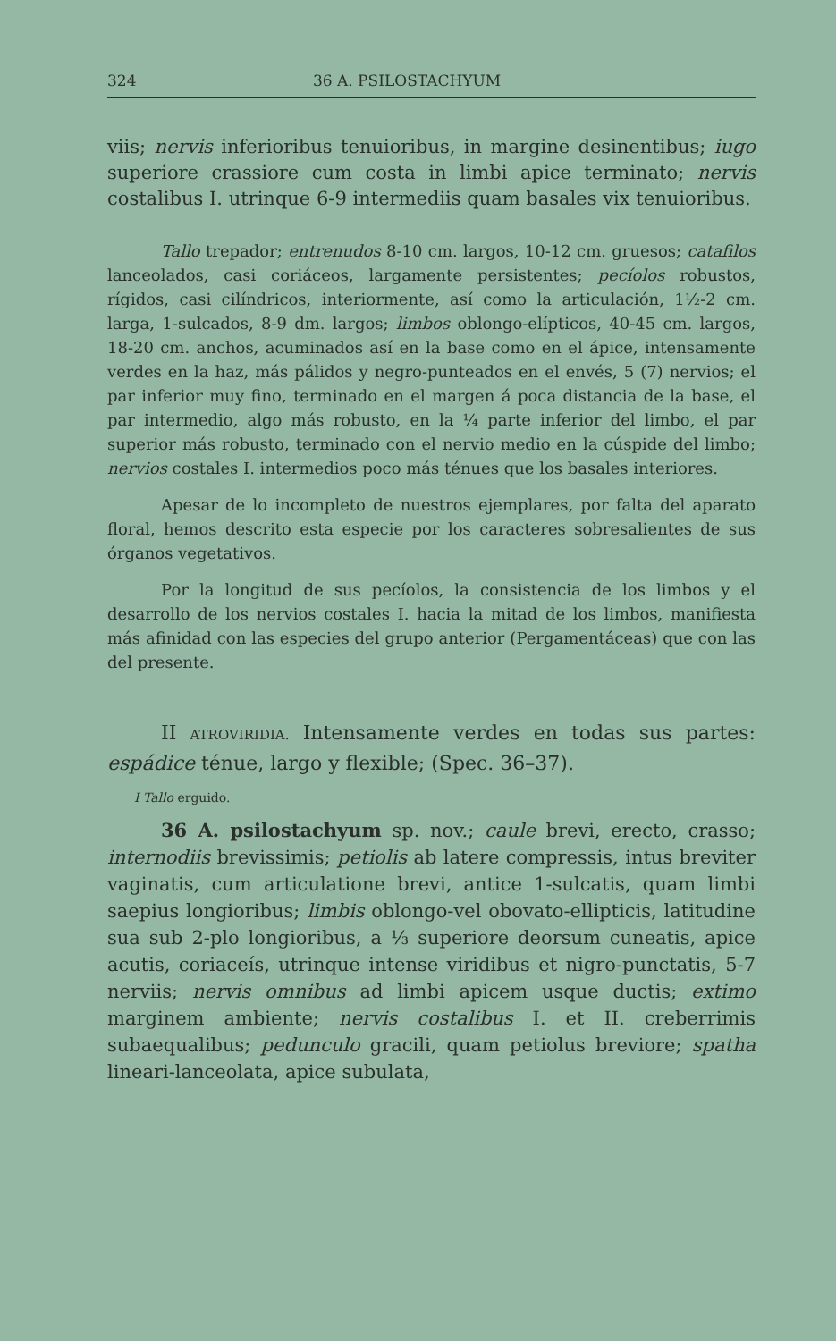324 36 A. PSILOSTACHYUM
viis; nervis inferioribus tenuioribus, in margine desinentibus; iugo superiore crassiore cum costa in limbi apice terminato; nervis costalibus I. utrinque 6-9 intermediis quam basales vix tenuioribus.
Tallo trepador; entrenudos 8-10 cm. largos, 10-12 cm. gruesos; catafilos lanceolados, casi coriáceos, largamente persistentes; pecíolos robustos, rígidos, casi cilíndricos, interiormente, así como la articulación, 1½-2 cm. larga, 1-sulcados, 8-9 dm. largos; limbos oblongo-elípticos, 40-45 cm. largos, 18-20 cm. anchos, acuminados así en la base como en el ápice, intensamente verdes en la haz, más pálidos y negro-punteados en el envés, 5 (7) nervios; el par inferior muy fino, terminado en el margen á poca distancia de la base, el par intermedio, algo más robusto, en la ¼ parte inferior del limbo, el par superior más robusto, terminado con el nervio medio en la cúspide del limbo; nervios costales I. intermedios poco más ténues que los basales interiores.
Apesar de lo incompleto de nuestros ejemplares, por falta del aparato floral, hemos descrito esta especie por los caracteres sobresalientes de sus órganos vegetativos.
Por la longitud de sus pecíolos, la consistencia de los limbos y el desarrollo de los nervios costales I. hacia la mitad de los limbos, manifiesta más afinidad con las especies del grupo anterior (Pergamentáceas) que con las del presente.
II ATROVIRIDIA. Intensamente verdes en todas sus partes: espádice ténue, largo y flexible; (Spec. 36–37).
I Tallo erguido.
36 A. psilostachyum sp. nov.; caule brevi, erecto, crasso; internodiis brevissimis; petiolis ab latere compressis, intus breviter vaginatis, cum articulatione brevi, antice 1-sulcatis, quam limbi saepius longioribus; limbis oblongo-vel obovato-ellipticis, latitudine sua sub 2-plo longioribus, a ⅓ superiore deorsum cuneatis, apice acutis, coriaceís, utrinque intense viridibus et nigro-punctatis, 5-7 nerviis; nervis omnibus ad limbi apicem usque ductis; extimo marginem ambiente; nervis costalibus I. et II. creberrimis subaequalibus; pedunculo gracili, quam petiolus breviore; spatha lineari-lanceolata, apice subulata,